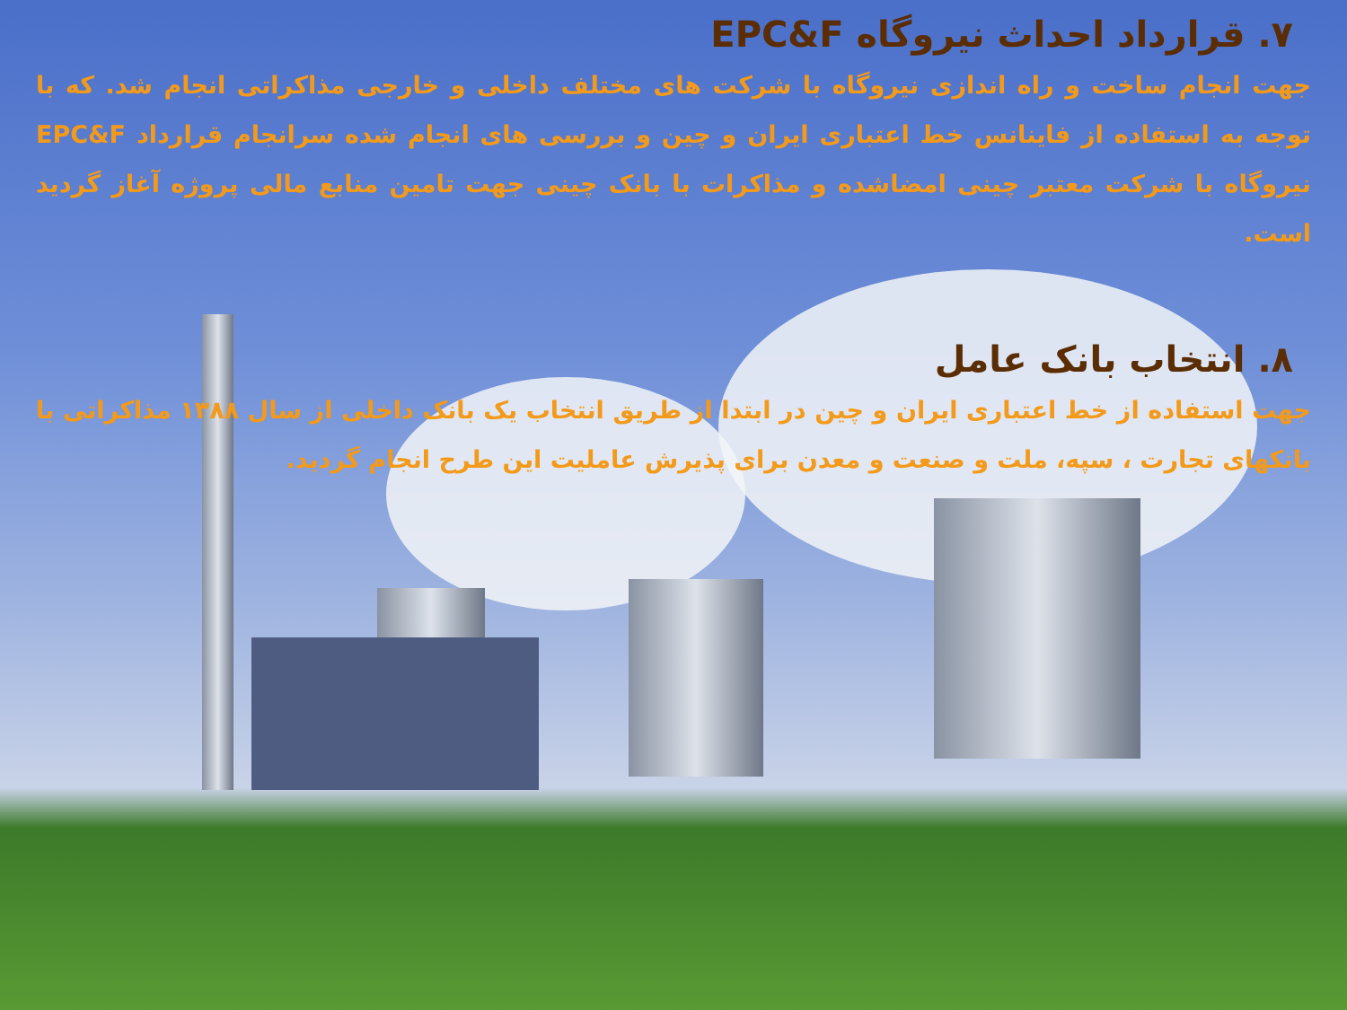۷. قرارداد احداث نیروگاه EPC&F
جهت انجام ساخت و راه اندازی نیروگاه با شرکت های مختلف داخلی و خارجی مذاکراتی انجام شد. که با توجه به استفاده از فاینانس خط اعتباری ایران و چین و بررسی های انجام شده سرانجام قرارداد EPC&F نیروگاه با شرکت معتبر چینی امضاشده و مذاکرات با بانک چینی جهت تامین منابع مالی پروژه آغاز گردید است.
۸. انتخاب بانک عامل
جهت استفاده از خط اعتباری ایران و چین در ابتدا از طریق انتخاب یک بانک داخلی از سال ۱۳۸۸ مذاکراتی با بانکهای تجارت ، سپه، ملت و صنعت و معدن برای پذیرش عاملیت این طرح انجام گردید.